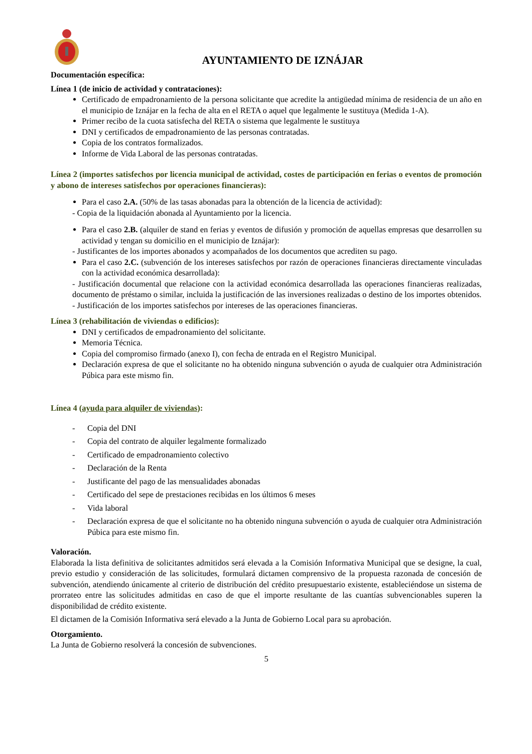AYUNTAMIENTO DE IZNÁJAR
Documentación específica:
Línea 1 (de inicio de actividad y contrataciones):
Certificado de empadronamiento de la persona solicitante que acredite la antigüedad mínima de residencia de un año en el municipio de Iznájar en la fecha de alta en el RETA o aquel que legalmente le sustituya (Medida 1-A).
Primer recibo de la cuota satisfecha del RETA o sistema que legalmente le sustituya
DNI y certificados de empadronamiento de las personas contratadas.
Copia de los contratos formalizados.
Informe de Vida Laboral de las personas contratadas.
Línea 2 (importes satisfechos por licencia municipal de actividad, costes de participación en ferias o eventos de promoción y abono de intereses satisfechos por operaciones financieras):
Para el caso 2.A. (50% de las tasas abonadas para la obtención de la licencia de actividad):
- Copia de la liquidación abonada al Ayuntamiento por la licencia.
Para el caso 2.B. (alquiler de stand en ferias y eventos de difusión y promoción de aquellas empresas que desarrollen su actividad y tengan su domicilio en el municipio de Iznájar):
- Justificantes de los importes abonados y acompañados de los documentos que acrediten su pago.
Para el caso 2.C. (subvención de los intereses satisfechos por razón de operaciones financieras directamente vinculadas con la actividad económica desarrollada):
- Justificación documental que relacione con la actividad económica desarrollada las operaciones financieras realizadas, documento de préstamo o similar, incluida la justificación de las inversiones realizadas o destino de los importes obtenidos.
- Justificación de los importes satisfechos por intereses de las operaciones financieras.
Línea 3 (rehabilitación de viviendas o edificios):
DNI y certificados de empadronamiento del solicitante.
Memoria Técnica.
Copia del compromiso firmado (anexo I), con fecha de entrada en el Registro Municipal.
Declaración expresa de que el solicitante no ha obtenido ninguna subvención o ayuda de cualquier otra Administración Púbica para este mismo fin.
Línea 4 (ayuda para alquiler de viviendas):
- Copia del DNI
- Copia del contrato de alquiler legalmente formalizado
- Certificado de empadronamiento colectivo
- Declaración de la Renta
- Justificante del pago de las mensualidades abonadas
- Certificado del sepe de prestaciones recibidas en los últimos 6 meses
- Vida laboral
- Declaración expresa de que el solicitante no ha obtenido ninguna subvención o ayuda de cualquier otra Administración Púbica para este mismo fin.
Valoración.
Elaborada la lista definitiva de solicitantes admitidos será elevada a la Comisión Informativa Municipal que se designe, la cual, previo estudio y consideración de las solicitudes, formulará dictamen comprensivo de la propuesta razonada de concesión de subvención, atendiendo únicamente al criterio de distribución del crédito presupuestario existente, estableciéndose un sistema de prorrateo entre las solicitudes admitidas en caso de que el importe resultante de las cuantías subvencionables superen la disponibilidad de crédito existente.
El dictamen de la Comisión Informativa será elevado a la Junta de Gobierno Local para su aprobación.
Otorgamiento.
La Junta de Gobierno resolverá la concesión de subvenciones.
5